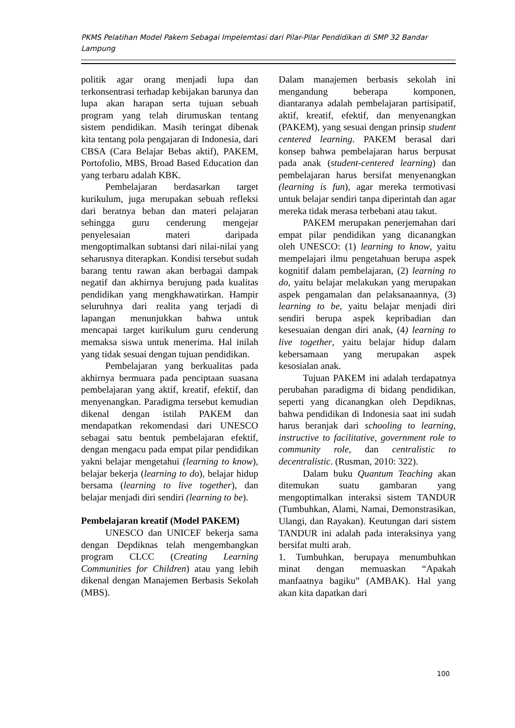PKMS Pelatihan Model Pakem Sebagai Impelemtasi dari Pilar-Pilar Pendidikan di SMP 32 Bandar Lampung
politik agar orang menjadi lupa dan terkonsentrasi terhadap kebijakan barunya dan lupa akan harapan serta tujuan sebuah program yang telah dirumuskan tentang sistem pendidikan. Masih teringat dibenak kita tentang pola pengajaran di Indonesia, dari CBSA (Cara Belajar Bebas aktif), PAKEM, Portofolio, MBS, Broad Based Education dan yang terbaru adalah KBK.
Pembelajaran berdasarkan target kurikulum, juga merupakan sebuah refleksi dari beratnya beban dan materi pelajaran sehingga guru cenderung mengejar penyelesaian materi daripada mengoptimalkan subtansi dari nilai-nilai yang seharusnya diterapkan. Kondisi tersebut sudah barang tentu rawan akan berbagai dampak negatif dan akhirnya berujung pada kualitas pendidikan yang mengkhawatirkan. Hampir seluruhnya dari realita yang terjadi di lapangan menunjukkan bahwa untuk mencapai target kurikulum guru cenderung memaksa siswa untuk menerima. Hal inilah yang tidak sesuai dengan tujuan pendidikan.
Pembelajaran yang berkualitas pada akhirnya bermuara pada penciptaan suasana pembelajaran yang aktif, kreatif, efektif, dan menyenangkan. Paradigma tersebut kemudian dikenal dengan istilah PAKEM dan mendapatkan rekomendasi dari UNESCO sebagai satu bentuk pembelajaran efektif, dengan mengacu pada empat pilar pendidikan yakni belajar mengetahui (learning to know), belajar bekerja (learning to do), belajar hidup bersama (learning to live together), dan belajar menjadi diri sendiri (learning to be).
Pembelajaran kreatif (Model PAKEM)
UNESCO dan UNICEF bekerja sama dengan Depdiknas telah mengembangkan program CLCC (Creating Learning Communities for Children) atau yang lebih dikenal dengan Manajemen Berbasis Sekolah (MBS).
Dalam manajemen berbasis sekolah ini mengandung beberapa komponen, diantaranya adalah pembelajaran partisipatif, aktif, kreatif, efektif, dan menyenangkan (PAKEM), yang sesuai dengan prinsip student centered learning. PAKEM berasal dari konsep bahwa pembelajaran harus berpusat pada anak (student-centered learning) dan pembelajaran harus bersifat menyenangkan (learning is fun), agar mereka termotivasi untuk belajar sendiri tanpa diperintah dan agar mereka tidak merasa terbebani atau takut.
PAKEM merupakan penerjemahan dari empat pilar pendidikan yang dicanangkan oleh UNESCO: (1) learning to know, yaitu mempelajari ilmu pengetahuan berupa aspek kognitif dalam pembelajaran, (2) learning to do, yaitu belajar melakukan yang merupakan aspek pengamalan dan pelaksanaannya, (3) learning to be, yaitu belajar menjadi diri sendiri berupa aspek kepribadian dan kesesuaian dengan diri anak, (4) learning to live together, yaitu belajar hidup dalam kebersamaan yang merupakan aspek kesosialan anak.
Tujuan PAKEM ini adalah terdapatnya perubahan paradigma di bidang pendidikan, seperti yang dicanangkan oleh Depdiknas, bahwa pendidikan di Indonesia saat ini sudah harus beranjak dari schooling to learning, instructive to facilitative, government role to community role, dan centralistic to decentralistic. (Rusman, 2010: 322).
Dalam buku Quantum Teaching akan ditemukan suatu gambaran yang mengoptimalkan interaksi sistem TANDUR (Tumbuhkan, Alami, Namai, Demonstrasikan, Ulangi, dan Rayakan). Keutungan dari sistem TANDUR ini adalah pada interaksinya yang bersifat multi arah.
1. Tumbuhkan, berupaya menumbuhkan minat dengan memuaskan “Apakah manfaatnya bagiku” (AMBAK). Hal yang akan kita dapatkan dari
100